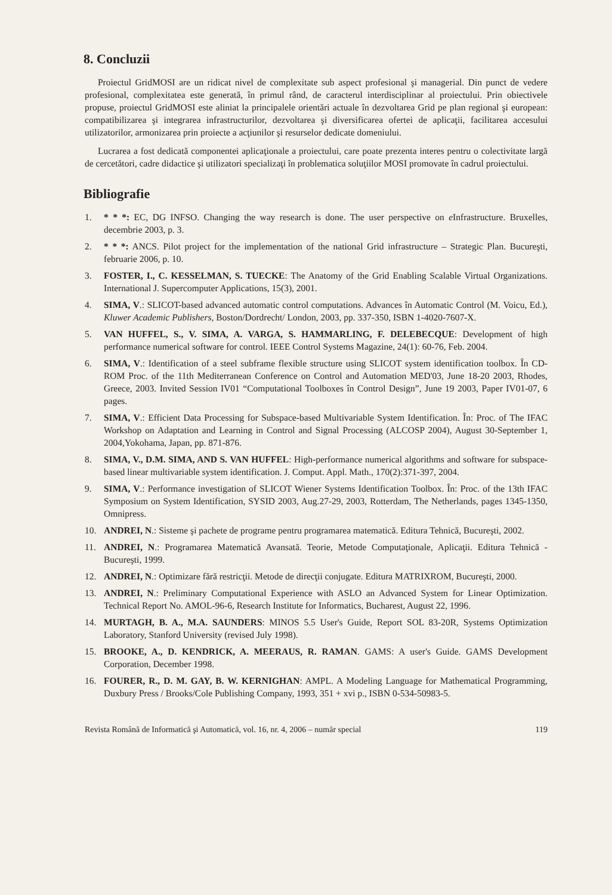8. Concluzii
Proiectul GridMOSI are un ridicat nivel de complexitate sub aspect profesional şi managerial. Din punct de vedere profesional, complexitatea este generată, în primul rând, de caracterul interdisciplinar al proiectului. Prin obiectivele propuse, proiectul GridMOSI este aliniat la principalele orientări actuale în dezvoltarea Grid pe plan regional şi european: compatibilizarea şi integrarea infrastructurilor, dezvoltarea şi diversificarea ofertei de aplicaţii, facilitarea accesului utilizatorilor, armonizarea prin proiecte a acţiunilor şi resurselor dedicate domeniului.
Lucrarea a fost dedicată componentei aplicaţionale a proiectului, care poate prezenta interes pentru o colectivitate largă de cercetători, cadre didactice şi utilizatori specializaţi în problematica soluţiilor MOSI promovate în cadrul proiectului.
Bibliografie
1. * * *: EC, DG INFSO. Changing the way research is done. The user perspective on e Infrastructure. Bruxelles, decembrie 2003, p. 3.
2. * * *: ANCS. Pilot project for the implementation of the national Grid infrastructure – Strategic Plan. Bucureşti, februarie 2006, p. 10.
3. FOSTER, I., C. KESSELMAN, S. TUECKE: The Anatomy of the Grid Enabling Scalable Virtual Organizations. International J. Supercomputer Applications, 15(3), 2001.
4. SIMA, V.: SLICOT-based advanced automatic control computations. Advances în Automatic Control (M. Voicu, Ed.), Kluwer Academic Publishers, Boston/Dordrecht/ London, 2003, pp. 337-350, ISBN 1-4020-7607-X.
5. VAN HUFFEL, S., V. SIMA, A. VARGA, S. HAMMARLING, F. DELEBECQUE: Development of high performance numerical software for control. IEEE Control Systems Magazine, 24(1): 60-76, Feb. 2004.
6. SIMA, V.: Identification of a steel subframe flexible structure using SLICOT system identification toolbox. În CD-ROM Proc. of the 11th Mediterranean Conference on Control and Automation MED'03, June 18-20 2003, Rhodes, Greece, 2003. Invited Session IV01 “Computational Toolboxes în Control Design”, June 19 2003, Paper IV01-07, 6 pages.
7. SIMA, V.: Efficient Data Processing for Subspace-based Multivariable System Identification. În: Proc. of The IFAC Workshop on Adaptation and Learning in Control and Signal Processing (ALCOSP 2004), August 30-September 1, 2004,Yokohama, Japan, pp. 871-876.
8. SIMA, V., D.M. SIMA, AND S. VAN HUFFEL: High-performance numerical algorithms and software for subspace-based linear multivariable system identification. J. Comput. Appl. Math., 170(2):371-397, 2004.
9. SIMA, V.: Performance investigation of SLICOT Wiener Systems Identification Toolbox. În: Proc. of the 13th IFAC Symposium on System Identification, SYSID 2003, Aug.27-29, 2003, Rotterdam, The Netherlands, pages 1345-1350, Omnipress.
10. ANDREI, N.: Sisteme şi pachete de programe pentru programarea matematică. Editura Tehnică, Bucureşti, 2002.
11. ANDREI, N.: Programarea Matematică Avansată. Teorie, Metode Computaţionale, Aplicaţii. Editura Tehnică - Bucureşti, 1999.
12. ANDREI, N.: Optimizare fără restricţii. Metode de direcţii conjugate. Editura MATRIXROM, Bucureşti, 2000.
13. ANDREI, N.: Preliminary Computational Experience with ASLO an Advanced System for Linear Optimization. Technical Report No. AMOL-96-6, Research Institute for Informatics, Bucharest, August 22, 1996.
14. MURTAGH, B. A., M.A. SAUNDERS: MINOS 5.5 User's Guide, Report SOL 83-20R, Systems Optimization Laboratory, Stanford University (revised July 1998).
15. BROOKE, A., D. KENDRICK, A. MEERAUS, R. RAMAN. GAMS: A user's Guide. GAMS Development Corporation, December 1998.
16. FOURER, R., D. M. GAY, B. W. KERNIGHAN: AMPL. A Modeling Language for Mathematical Programming, Duxbury Press / Brooks/Cole Publishing Company, 1993, 351 + xvi p., ISBN 0-534-50983-5.
Revista Română de Informatică şi Automatică, vol. 16, nr. 4, 2006 – număr special 119